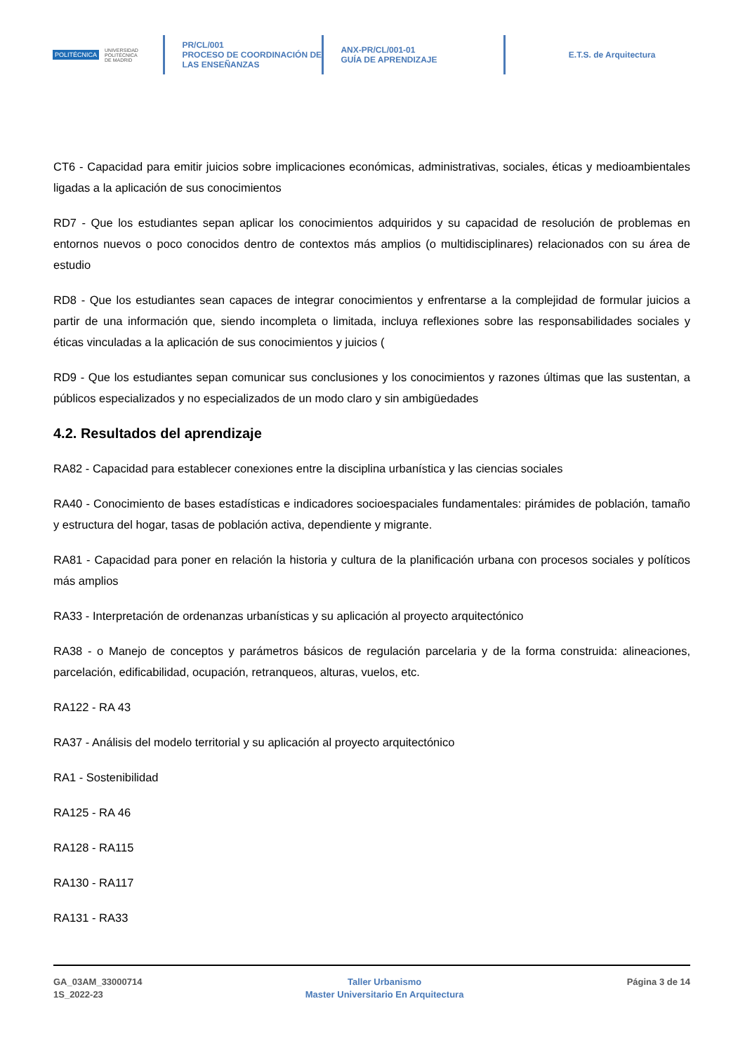POLITÉCNICA UNIVERSIDAD
POLITÉCNICA
DE MADRID
PR/CL/001
PROCESO DE COORDINACIÓN DE
LAS ENSEÑANZAS
ANX-PR/CL/001-01
GUÍA DE APRENDIZAJE
E.T.S. de Arquitectura
CT6 - Capacidad para emitir juicios sobre implicaciones económicas, administrativas, sociales, éticas y medioambientales ligadas a la aplicación de sus conocimientos
RD7 - Que los estudiantes sepan aplicar los conocimientos adquiridos y su capacidad de resolución de problemas en entornos nuevos o poco conocidos dentro de contextos más amplios (o multidisciplinares) relacionados con su área de estudio
RD8 - Que los estudiantes sean capaces de integrar conocimientos y enfrentarse a la complejidad de formular juicios a partir de una información que, siendo incompleta o limitada, incluya reflexiones sobre las responsabilidades sociales y éticas vinculadas a la aplicación de sus conocimientos y juicios (
RD9 - Que los estudiantes sepan comunicar sus conclusiones y los conocimientos y razones últimas que las sustentan, a públicos especializados y no especializados de un modo claro y sin ambigüedades
4.2. Resultados del aprendizaje
RA82 - Capacidad para establecer conexiones entre la disciplina urbanística y las ciencias sociales
RA40 - Conocimiento de bases estadísticas e indicadores socioespaciales fundamentales: pirámides de población, tamaño y estructura del hogar, tasas de población activa, dependiente y migrante.
RA81 - Capacidad para poner en relación la historia y cultura de la planificación urbana con procesos sociales y políticos más amplios
RA33 - Interpretación de ordenanzas urbanísticas y su aplicación al proyecto arquitectónico
RA38 - o Manejo de conceptos y parámetros básicos de regulación parcelaria y de la forma construida: alineaciones, parcelación, edificabilidad, ocupación, retranqueos, alturas, vuelos, etc.
RA122 - RA 43
RA37 - Análisis del modelo territorial y su aplicación al proyecto arquitectónico
RA1 - Sostenibilidad
RA125 - RA 46
RA128 - RA115
RA130 - RA117
RA131 - RA33
GA_03AM_33000714
1S_2022-23
Taller Urbanismo
Master Universitario En Arquitectura
Página 3 de 14